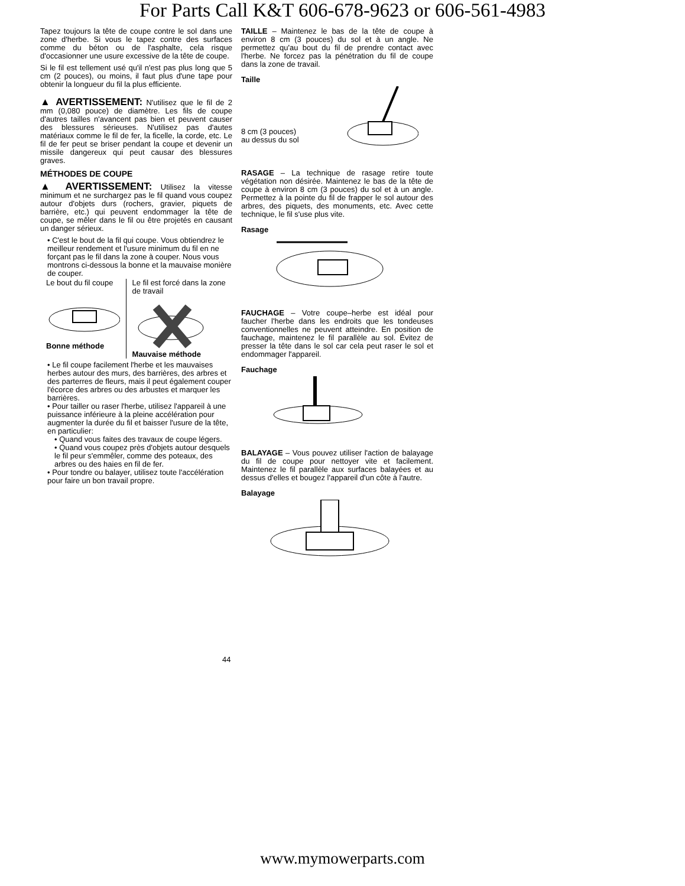For Parts Call K&T 606-678-9623 or 606-561-4983
Tapez toujours la tête de coupe contre le sol dans une zone d'herbe. Si vous le tapez contre des surfaces comme du béton ou de l'asphalte, cela risque d'occasionner une usure excessive de la tête de coupe.
Si le fil est tellement usé qu'il n'est pas plus long que 5 cm (2 pouces), ou moins, il faut plus d'une tape pour obtenir la longueur du fil la plus efficiente.
▲ AVERTISSEMENT: N'utilisez que le fil de 2 mm (0,080 pouce) de diamètre. Les fils de coupe d'autres tailles n'avancent pas bien et peuvent causer des blessures sérieuses. N'utilisez pas d'autes matériaux comme le fil de fer, la ficelle, la corde, etc. Le fil de fer peut se briser pendant la coupe et devenir un missile dangereux qui peut causar des blessures graves.
MÉTHODES DE COUPE
▲ AVERTISSEMENT: Utilisez la vitesse minimum et ne surchargez pas le fil quand vous coupez autour d'objets durs (rochers, gravier, piquets de barrière, etc.) qui peuvent endommager la tête de coupe, se mêler dans le fil ou être projetés en causant un danger sérieux.
• C'est le bout de la fil qui coupe. Vous obtiendrez le meilleur rendement et l'usure minimum du fil en ne forçant pas le fil dans la zone à couper. Nous vous montrons ci-dessous la bonne et la mauvaise monière de couper.
Le bout du fil coupe
Bonne méthode
Le fil est forcé dans la zone de travail
Mauvaise méthode
• Le fil coupe facilement l'herbe et les mauvaises herbes autour des murs, des barrières, des arbres et des parterres de fleurs, mais il peut également couper l'écorce des arbres ou des arbustes et marquer les barrières.
• Pour tailler ou raser l'herbe, utilisez l'appareil à une puissance inférieure à la pleine accélération pour augmenter la durée du fil et baisser l'usure de la tête, en particulier:
• Quand vous faites des travaux de coupe légers.
• Quand vous coupez près d'objets autour desquels le fil peur s'emmêler, comme des poteaux, des arbres ou des haies en fil de fer.
• Pour tondre ou balayer, utilisez toute l'accélération pour faire un bon travail propre.
TAILLE – Maintenez le bas de la tête de coupe à environ 8 cm (3 pouces) du sol et à un angle. Ne permettez qu'au bout du fil de prendre contact avec l'herbe. Ne forcez pas la pénétration du fil de coupe dans la zone de travail.
Taille
8 cm (3 pouces) au dessus du sol
RASAGE – La technique de rasage retire toute végétation non désirée. Maintenez le bas de la tête de coupe à environ 8 cm (3 pouces) du sol et à un angle. Permettez à la pointe du fil de frapper le sol autour des arbres, des piquets, des monuments, etc. Avec cette technique, le fil s'use plus vite.
Rasage
FAUCHAGE – Votre coupe–herbe est idéal pour faucher l'herbe dans les endroits que les tondeuses conventionnelles ne peuvent atteindre. En position de fauchage, maintenez le fil parallèle au sol. Évitez de presser la tête dans le sol car cela peut raser le sol et endommager l'appareil.
Fauchage
BALAYAGE – Vous pouvez utiliser l'action de balayage du fil de coupe pour nettoyer vite et facilement. Maintenez le fil parallèle aux surfaces balayées et au dessus d'elles et bougez l'appareil d'un côte à l'autre.
Balayage
44
www.mymowerparts.com